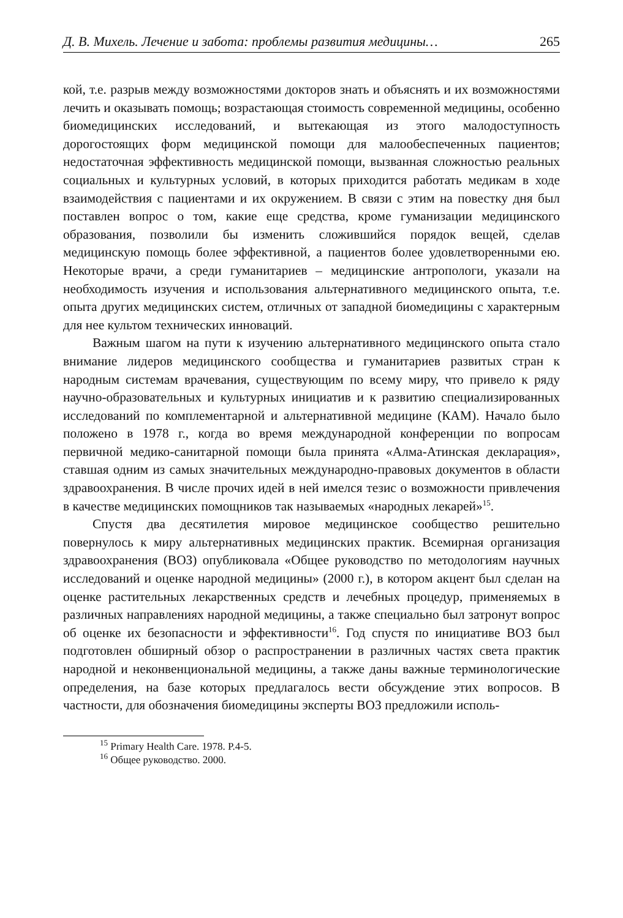Д. В. Михель. Лечение и забота: проблемы развития медицины… 265
кой, т.е. разрыв между возможностями докторов знать и объяснять и их возможностями лечить и оказывать помощь; возрастающая стоимость современной медицины, особенно биомедицинских исследований, и вытекающая из этого малодоступность дорогостоящих форм медицинской помощи для малообеспеченных пациентов; недостаточная эффективность медицинской помощи, вызванная сложностью реальных социальных и культурных условий, в которых приходится работать медикам в ходе взаимодействия с пациентами и их окружением. В связи с этим на повестку дня был поставлен вопрос о том, какие еще средства, кроме гуманизации медицинского образования, позволили бы изменить сложившийся порядок вещей, сделав медицинскую помощь более эффективной, а пациентов более удовлетворенными ею. Некоторые врачи, а среди гуманитариев – медицинские антропологи, указали на необходимость изучения и использования альтернативного медицинского опыта, т.е. опыта других медицинских систем, отличных от западной биомедицины с характерным для нее культом технических инноваций.
Важным шагом на пути к изучению альтернативного медицинского опыта стало внимание лидеров медицинского сообщества и гуманитариев развитых стран к народным системам врачевания, существующим по всему миру, что привело к ряду научно-образовательных и культурных инициатив и к развитию специализированных исследований по комплементарной и альтернативной медицине (КАМ). Начало было положено в 1978 г., когда во время международной конференции по вопросам первичной медико-санитарной помощи была принята «Алма-Атинская декларация», ставшая одним из самых значительных международно-правовых документов в области здравоохранения. В числе прочих идей в ней имелся тезис о возможности привлечения в качестве медицинских помощников так называемых «народных лекарей»<sup>15</sup>.
Спустя два десятилетия мировое медицинское сообщество решительно повернулось к миру альтернативных медицинских практик. Всемирная организация здравоохранения (ВОЗ) опубликовала «Общее руководство по методологиям научных исследований и оценке народной медицины» (2000 г.), в котором акцент был сделан на оценке растительных лекарственных средств и лечебных процедур, применяемых в различных направлениях народной медицины, а также специально был затронут вопрос об оценке их безопасности и эффективности<sup>16</sup>. Год спустя по инициативе ВОЗ был подготовлен обширный обзор о распространении в различных частях света практик народной и неконвенциональной медицины, а также даны важные терминологические определения, на базе которых предлагалось вести обсуждение этих вопросов. В частности, для обозначения биомедицины эксперты ВОЗ предложили исполь-
<sup>15</sup> Primary Health Care. 1978. P.4-5.
<sup>16</sup> Общее руководство. 2000.